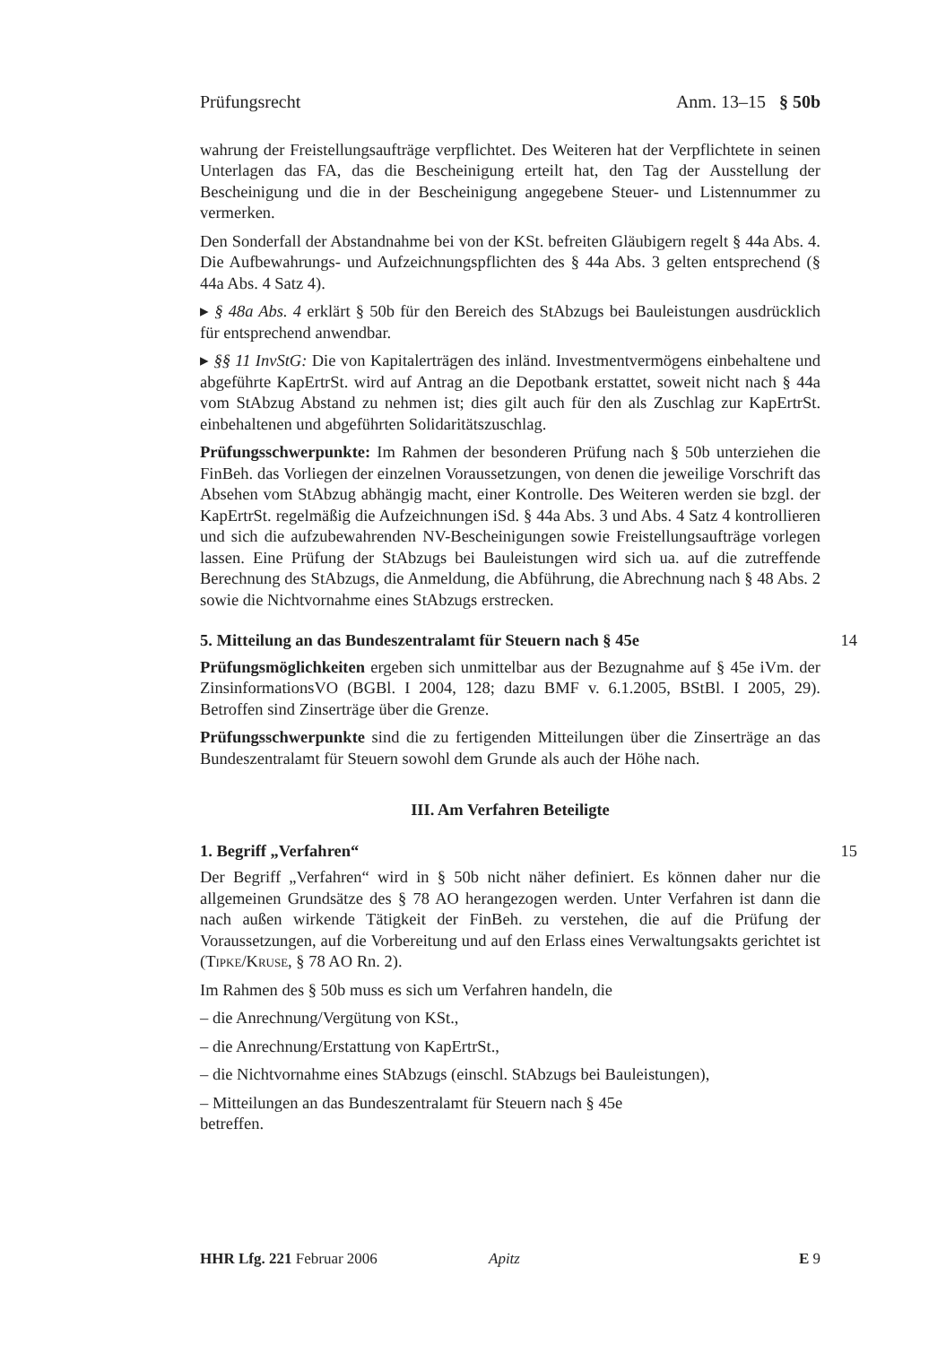Prüfungsrecht Anm. 13–15 § 50b
wahrung der Freistellungsaufträge verpflichtet. Des Weiteren hat der Verpflichtete in seinen Unterlagen das FA, das die Bescheinigung erteilt hat, den Tag der Ausstellung der Bescheinigung und die in der Bescheinigung angegebene Steuer- und Listennummer zu vermerken.
Den Sonderfall der Abstandnahme bei von der KSt. befreiten Gläubigern regelt § 44a Abs. 4. Die Aufbewahrungs- und Aufzeichnungspflichten des § 44a Abs. 3 gelten entsprechend (§ 44a Abs. 4 Satz 4).
▸ § 48a Abs. 4 erklärt § 50b für den Bereich des StAbzugs bei Bauleistungen ausdrücklich für entsprechend anwendbar.
▸ §§ 11 InvStG: Die von Kapitalerträgen des inländ. Investmentvermögens einbehaltene und abgeführte KapErtrSt. wird auf Antrag an die Depotbank erstattet, soweit nicht nach § 44a vom StAbzug Abstand zu nehmen ist; dies gilt auch für den als Zuschlag zur KapErtrSt. einbehaltenen und abgeführten Solidaritätszuschlag.
Prüfungsschwerpunkte: Im Rahmen der besonderen Prüfung nach § 50b unterziehen die FinBeh. das Vorliegen der einzelnen Voraussetzungen, von denen die jeweilige Vorschrift das Absehen vom StAbzug abhängig macht, einer Kontrolle. Des Weiteren werden sie bzgl. der KapErtrSt. regelmäßig die Aufzeichnungen iSd. § 44a Abs. 3 und Abs. 4 Satz 4 kontrollieren und sich die aufzubewahrenden NV-Bescheinigungen sowie Freistellungsaufträge vorlegen lassen. Eine Prüfung der StAbzugs bei Bauleistungen wird sich ua. auf die zutreffende Berechnung des StAbzugs, die Anmeldung, die Abführung, die Abrechnung nach § 48 Abs. 2 sowie die Nichtvornahme eines StAbzugs erstrecken.
5. Mitteilung an das Bundeszentralamt für Steuern nach § 45e 14
Prüfungsmöglichkeiten ergeben sich unmittelbar aus der Bezugnahme auf § 45e iVm. der ZinsinformationsVO (BGBl. I 2004, 128; dazu BMF v. 6.1.2005, BStBl. I 2005, 29). Betroffen sind Zinserträge über die Grenze.
Prüfungsschwerpunkte sind die zu fertigenden Mitteilungen über die Zinserträge an das Bundeszentralamt für Steuern sowohl dem Grunde als auch der Höhe nach.
III. Am Verfahren Beteiligte
1. Begriff „Verfahren“ 15
Der Begriff „Verfahren“ wird in § 50b nicht näher definiert. Es können daher nur die allgemeinen Grundsätze des § 78 AO herangezogen werden. Unter Verfahren ist dann die nach außen wirkende Tätigkeit der FinBeh. zu verstehen, die auf die Prüfung der Voraussetzungen, auf die Vorbereitung und auf den Erlass eines Verwaltungsakts gerichtet ist (Tipke/Kruse, § 78 AO Rn. 2).
Im Rahmen des § 50b muss es sich um Verfahren handeln, die
– die Anrechnung/Vergütung von KSt.,
– die Anrechnung/Erstattung von KapErtrSt.,
– die Nichtvornahme eines StAbzugs (einschl. StAbzugs bei Bauleistungen),
– Mitteilungen an das Bundeszentralamt für Steuern nach § 45e
betreffen.
HHR Lfg. 221 Februar 2006 Apitz E 9